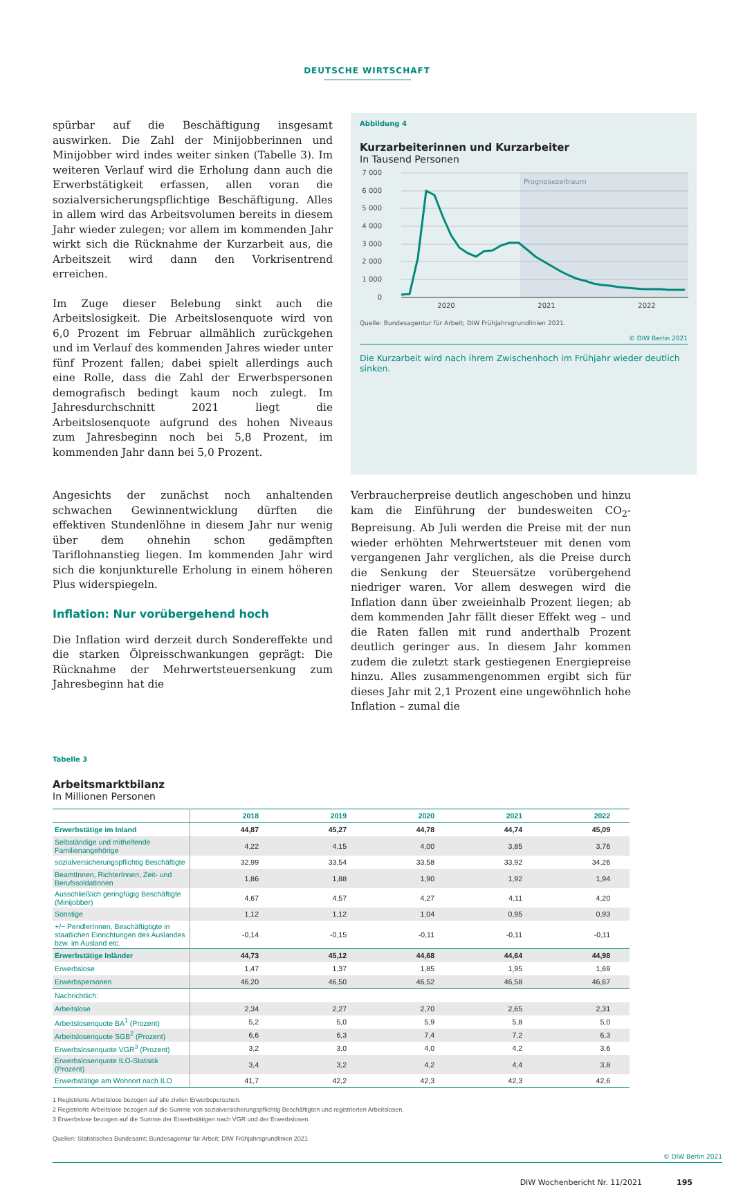DEUTSCHE WIRTSCHAFT
spürbar auf die Beschäftigung insgesamt auswirken. Die Zahl der Minijobberinnen und Minijobber wird indes weiter sinken (Tabelle 3). Im weiteren Verlauf wird die Erholung dann auch die Erwerbstätigkeit erfassen, allen voran die sozialversicherungspflichtige Beschäftigung. Alles in allem wird das Arbeitsvolumen bereits in diesem Jahr wieder zulegen; vor allem im kommenden Jahr wirkt sich die Rücknahme der Kurzarbeit aus, die Arbeitszeit wird dann den Vorkrisentrend erreichen.
Im Zuge dieser Belebung sinkt auch die Arbeitslosigkeit. Die Arbeitslosenquote wird von 6,0 Prozent im Februar allmählich zurückgehen und im Verlauf des kommenden Jahres wieder unter fünf Prozent fallen; dabei spielt allerdings auch eine Rolle, dass die Zahl der Erwerbspersonen demografisch bedingt kaum noch zulegt. Im Jahresdurchschnitt 2021 liegt die Arbeitslosenquote aufgrund des hohen Niveaus zum Jahresbeginn noch bei 5,8 Prozent, im kommenden Jahr dann bei 5,0 Prozent.
Abbildung 4
Kurzarbeiterinnen und Kurzarbeiter
In Tausend Personen
Prognosezeitraum
7 000
6 000
5 000
4 000
3 000
2 000
1 000
0
2020
2021
2022
Quelle: Bundesagentur für Arbeit; DIW Frühjahrsgrundlinien 2021.
© DIW Berlin 2021
Die Kurzarbeit wird nach ihrem Zwischenhoch im Frühjahr wieder deutlich sinken.
Angesichts der zunächst noch anhaltenden schwachen Gewinnentwicklung dürften die effektiven Stundenlöhne in diesem Jahr nur wenig über dem ohnehin schon gedämpften Tariflohnanstieg liegen. Im kommenden Jahr wird sich die konjunkturelle Erholung in einem höheren Plus widerspiegeln.
Inflation: Nur vorübergehend hoch
Die Inflation wird derzeit durch Sondereffekte und die starken Ölpreisschwankungen geprägt: Die Rücknahme der Mehrwertsteuersenkung zum Jahresbeginn hat die
Verbraucherpreise deutlich angeschoben und hinzu kam die Einführung der bundesweiten CO<sub>2</sub>-Bepreisung. Ab Juli werden die Preise mit der nun wieder erhöhten Mehrwertsteuer mit denen vom vergangenen Jahr verglichen, als die Preise durch die Senkung der Steuersätze vorübergehend niedriger waren. Vor allem deswegen wird die Inflation dann über zweieinhalb Prozent liegen; ab dem kommenden Jahr fällt dieser Effekt weg – und die Raten fallen mit rund anderthalb Prozent deutlich geringer aus. In diesem Jahr kommen zudem die zuletzt stark gestiegenen Energiepreise hinzu. Alles zusammengenommen ergibt sich für dieses Jahr mit 2,1 Prozent eine ungewöhnlich hohe Inflation – zumal die
Tabelle 3
Arbeitsmarktbilanz
In Millionen Personen
| | 2018 | 2019 | 2020 | 2021 | 2022 |
| --- | --- | --- | --- | --- | --- |
| Erwerbstätige im Inland | 44,87 | 45,27 | 44,78 | 44,74 | 45,09 |
| Selbständige und mithelfende Familienangehörige | 4,22 | 4,15 | 4,00 | 3,85 | 3,76 |
| sozialversicherungspflichtig Beschäftigte | 32,99 | 33,54 | 33,58 | 33,92 | 34,26 |
| BeamtInnen, RichterInnen, Zeit- und BerufssoldatInnen | 1,86 | 1,88 | 1,90 | 1,92 | 1,94 |
| Ausschließlich geringfügig Beschäftigte (Minijobber) | 4,67 | 4,57 | 4,27 | 4,11 | 4,20 |
| Sonstige | 1,12 | 1,12 | 1,04 | 0,95 | 0,93 |
| +/− PendlerInnen, Beschäftigtigte in staatlichen Einrichtungen des Auslandes bzw. im Ausland etc. | -0,14 | -0,15 | -0,11 | -0,11 | -0,11 |
| Erwerbstätige Inländer | 44,73 | 45,12 | 44,68 | 44,64 | 44,98 |
| Erwerbslose | 1,47 | 1,37 | 1,85 | 1,95 | 1,69 |
| Erwerbspersonen | 46,20 | 46,50 | 46,52 | 46,58 | 46,67 |
| Nachrichtlich: | | | | | |
| Arbeitslose | 2,34 | 2,27 | 2,70 | 2,65 | 2,31 |
| Arbeitslosenquote BA<sup>1</sup> (Prozent) | 5,2 | 5,0 | 5,9 | 5,8 | 5,0 |
| Arbeitslosenquote SGB<sup>2</sup> (Prozent) | 6,6 | 6,3 | 7,4 | 7,2 | 6,3 |
| Erwerbslosenquote VGR<sup>3</sup> (Prozent) | 3,2 | 3,0 | 4,0 | 4,2 | 3,6 |
| Erwerbslosenquote ILO-Statistik (Prozent) | 3,4 | 3,2 | 4,2 | 4,4 | 3,8 |
| Erwerbstätige am Wohnort nach ILO | 41,7 | 42,2 | 42,3 | 42,3 | 42,6 |
1 Registrierte Arbeitslose bezogen auf alle zivilen Erwerbspersonen.
2 Registrierte Arbeitslose bezogen auf die Summe von sozialversicherungspflichtig Beschäftigten und registrierten Arbeitslosen.
3 Erwerbslose bezogen auf die Summe der Erwerbstätigen nach VGR und der Erwerbslosen.
Quellen: Statistisches Bundesamt; Bundesagentur für Arbeit; DIW Frühjahrsgrundlinien 2021
© DIW Berlin 2021
DIW Wochenbericht Nr. 11/2021 195